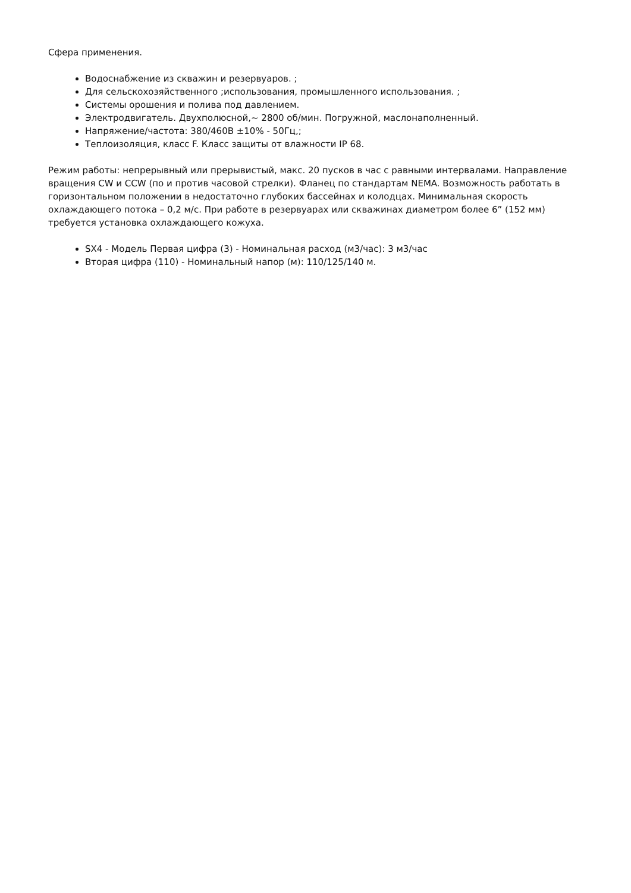Сфера применения.
Водоснабжение из скважин и резервуаров. ;
Для сельскохозяйственного ;использования, промышленного использования. ;
Системы орошения и полива под давлением.
Электродвигатель. Двухполюсной,~ 2800 об/мин. Погружной, маслонаполненный.
Напряжение/частота: 380/460В ±10% - 50Гц,;
Теплоизоляция, класс F. Класс защиты от влажности IP 68.
Режим работы: непрерывный или прерывистый, макс. 20 пусков в час с равными интервалами. Направление вращения CW и CCW (по и против часовой стрелки). Фланец по стандартам NEMA. Возможность работать в горизонтальном положении в недостаточно глубоких бассейнах и колодцах. Минимальная скорость охлаждающего потока – 0,2 м/с. При работе в резервуарах или скважинах диаметром более 6” (152 мм) требуется установка охлаждающего кожуха.
SX4 - Модель Первая цифра (3) - Номинальная расход (м3/час): 3 м3/час
Вторая цифра (110) - Номинальный напор (м): 110/125/140 м.